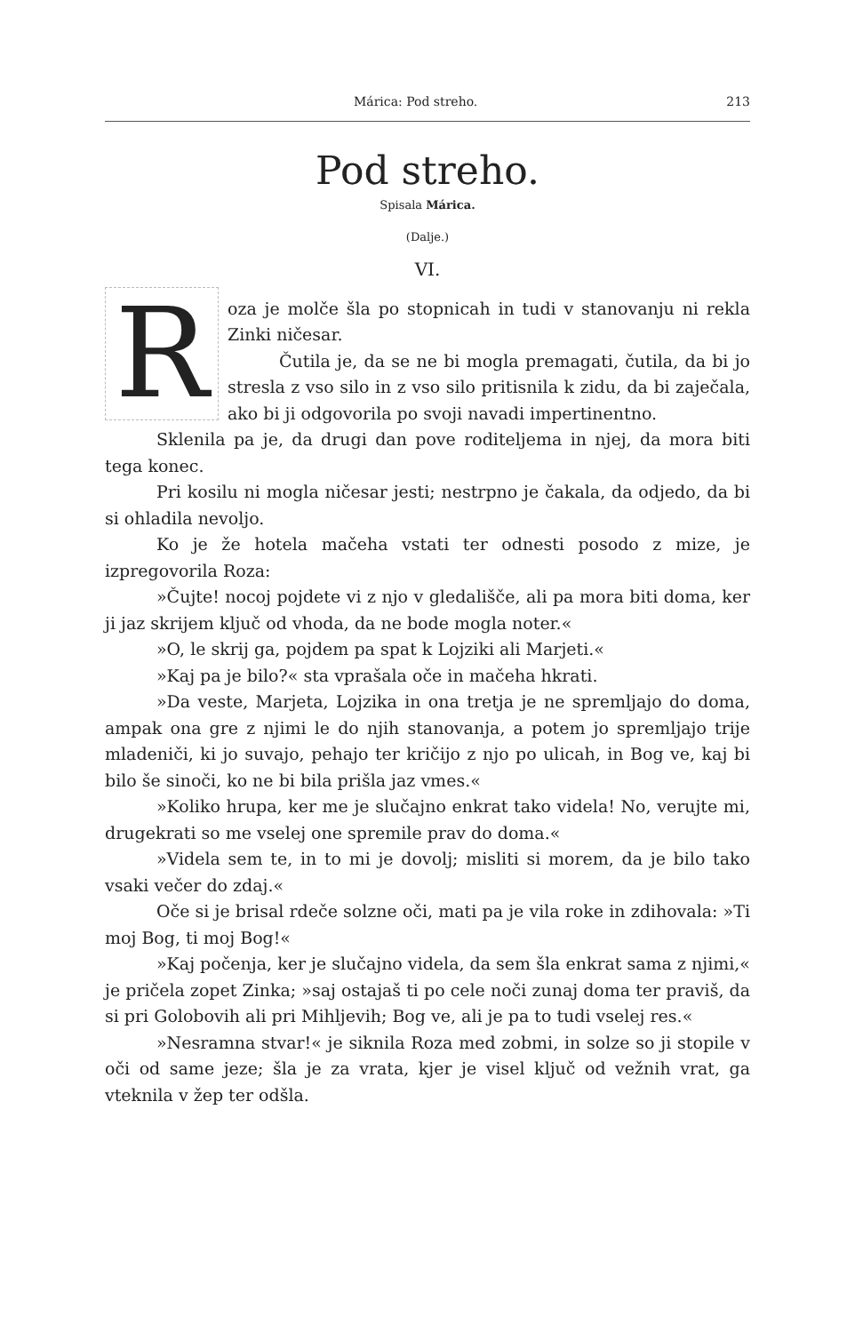Márica: Pod streho. 213
Pod streho.
Spisala Márica.
(Dalje.)
VI.
Roza je molče šla po stopnicah in tudi v stanovanju ni rekla Zinki ničesar.
Čutila je, da se ne bi mogla premagati, čutila, da bi jo stresla z vso silo in z vso silo pritisnila k zidu, da bi zaječala, ako bi ji odgovorila po svoji navadi impertinentno.
Sklenila pa je, da drugi dan pove roditeljema in njej, da mora biti tega konec.
Pri kosilu ni mogla ničesar jesti; nestrpno je čakala, da odjedo, da bi si ohladila nevoljo.
Ko je že hotela mačeha vstati ter odnesti posodo z mize, je izpregovorila Roza:
»Čujte! nocoj pojdete vi z njo v gledališče, ali pa mora biti doma, ker ji jaz skrijem ključ od vhoda, da ne bode mogla noter.«
»O, le skrij ga, pojdem pa spat k Lojziki ali Marjeti.«
»Kaj pa je bilo?« sta vprašala oče in mačeha hkrati.
»Da veste, Marjeta, Lojzika in ona tretja je ne spremljajo do doma, ampak ona gre z njimi le do njih stanovanja, a potem jo spremljajo trije mladeniči, ki jo suvajo, pehajo ter kričijo z njo po ulicah, in Bog ve, kaj bi bilo še sinoči, ko ne bi bila prišla jaz vmes.«
»Koliko hrupa, ker me je slučajno enkrat tako videla! No, verujte mi, drugekrati so me vselej one spremile prav do doma.«
»Videla sem te, in to mi je dovolj; misliti si morem, da je bilo tako vsaki večer do zdaj.«
Oče si je brisal rdeče solzne oči, mati pa je vila roke in zdihovala: »Ti moj Bog, ti moj Bog!«
»Kaj počenja, ker je slučajno videla, da sem šla enkrat sama z njimi,« je pričela zopet Zinka; »saj ostajaš ti po cele noči zunaj doma ter praviš, da si pri Golobovih ali pri Mihljevih; Bog ve, ali je pa to tudi vselej res.«
»Nesramna stvar!« je siknila Roza med zobmi, in solze so ji stopile v oči od same jeze; šla je za vrata, kjer je visel ključ od vežnih vrat, ga vteknila v žep ter odšla.